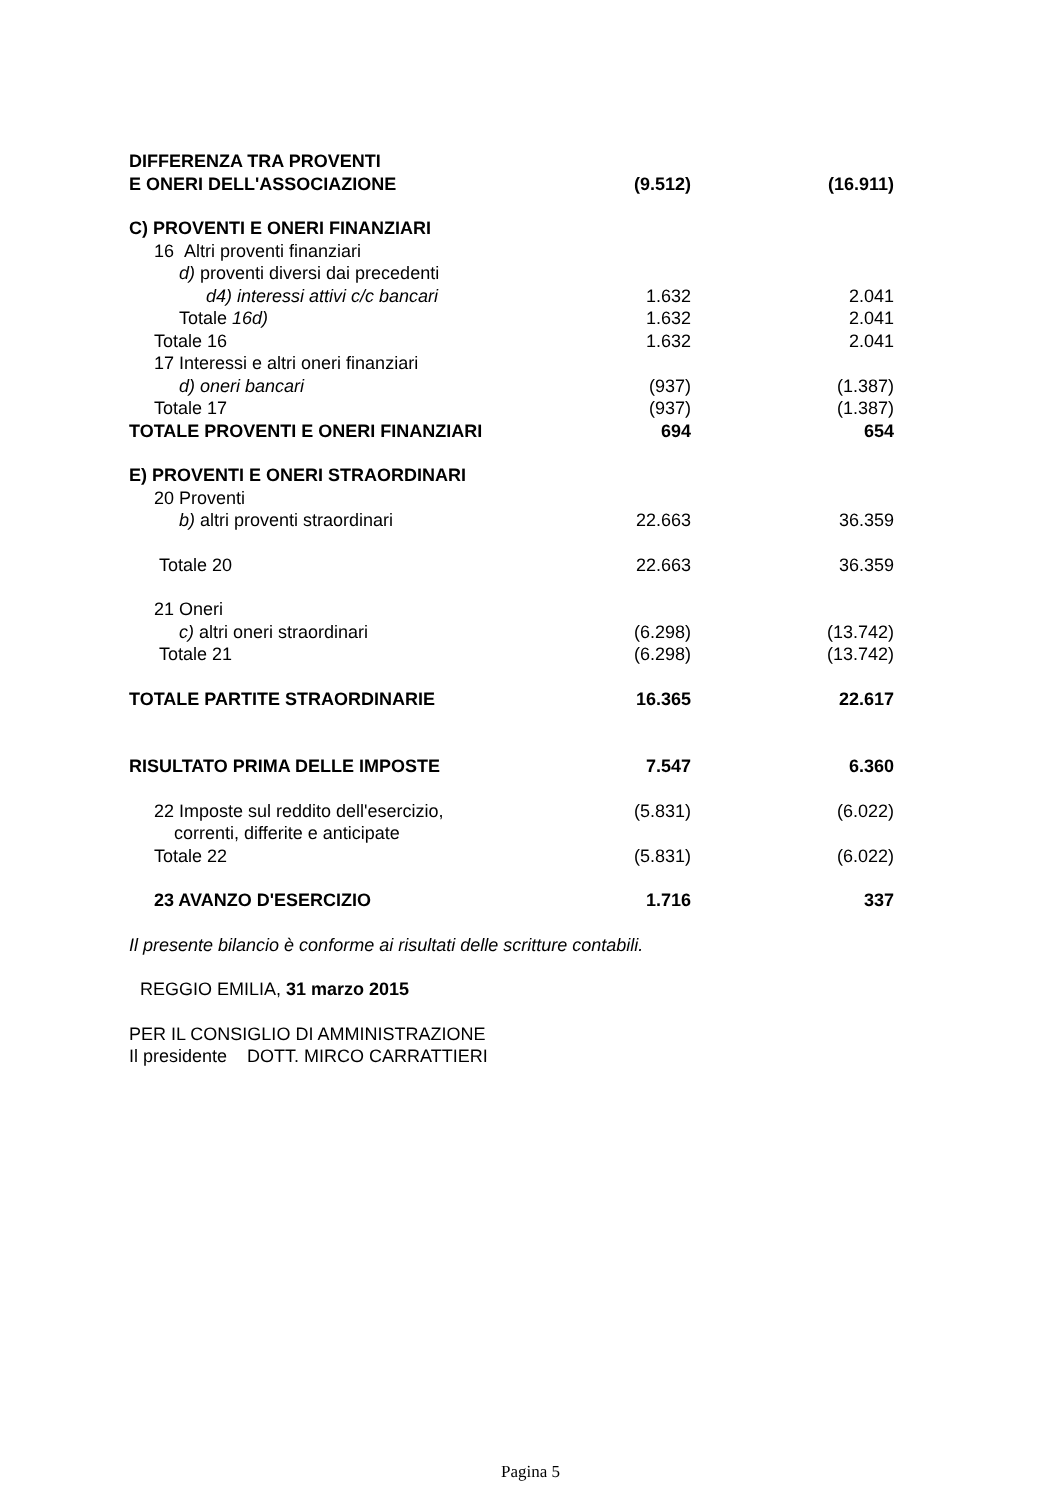| DIFFERENZA TRA PROVENTI | | |
| E ONERI DELL'ASSOCIAZIONE | (9.512) | (16.911) |
| C) PROVENTI E ONERI FINANZIARI | | |
| 16 Altri proventi finanziari | | |
| d) proventi diversi dai precedenti | | |
| d4) interessi attivi c/c bancari | 1.632 | 2.041 |
| Totale 16d) | 1.632 | 2.041 |
| Totale 16 | 1.632 | 2.041 |
| 17 Interessi e altri oneri finanziari | | |
| d) oneri bancari | (937) | (1.387) |
| Totale 17 | (937) | (1.387) |
| TOTALE PROVENTI E ONERI FINANZIARI | 694 | 654 |
| E) PROVENTI E ONERI STRAORDINARI | | |
| 20 Proventi | | |
| b) altri proventi straordinari | 22.663 | 36.359 |
| Totale 20 | 22.663 | 36.359 |
| 21 Oneri | | |
| c) altri oneri straordinari | (6.298) | (13.742) |
| Totale 21 | (6.298) | (13.742) |
| TOTALE PARTITE STRAORDINARIE | 16.365 | 22.617 |
| RISULTATO PRIMA DELLE IMPOSTE | 7.547 | 6.360 |
| 22 Imposte sul reddito dell'esercizio, correnti, differite e anticipate | (5.831) | (6.022) |
| Totale 22 | (5.831) | (6.022) |
| 23 AVANZO D'ESERCIZIO | 1.716 | 337 |
Il presente bilancio è conforme ai risultati delle scritture contabili.
REGGIO EMILIA, 31 marzo 2015
PER IL CONSIGLIO DI AMMINISTRAZIONE
Il presidente DOTT. MIRCO CARRATTIERI
Pagina 5